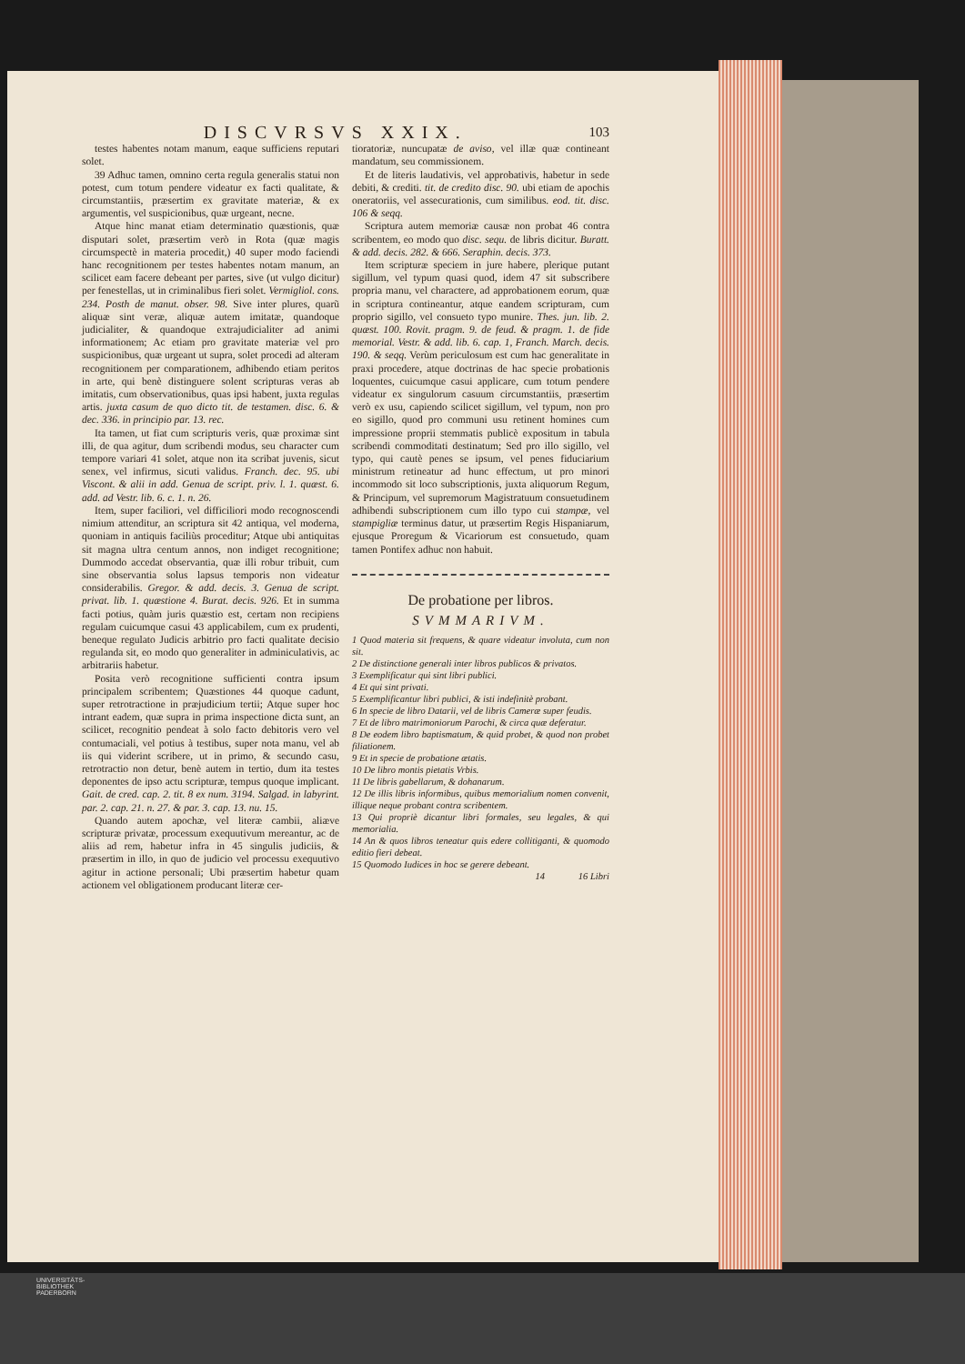DISCVRSVS XXIX. 103
testes habentes notam manum, eaque sufficiens reputari solet.
39 Adhuc tamen, omnino certa regula generalis statui non potest, cum totum pendere videatur ex facti qualitate, & circumstantiis, præsertim ex gravitate materiæ, & ex argumentis, vel suspicionibus, quæ urgeant, necne.
Atque hinc manat etiam determinatio quæstionis, quæ disputari solet, præsertim verò in Rota (quæ magis circumspectè in materia procedit,) 40 super modo faciendi hanc recognitionem per testes habentes notam manum, an scilicet eam facere debeant per partes, sive (ut vulgo dicitur) per fenestellas, ut in criminalibus fieri solet. Vermigliol. cons. 234. Posth de manut. obser. 98. Sive inter plures, quarũ aliquæ sint veræ, aliquæ autem imitatæ, quandoque judicialiter, & quandoque extrajudicialiter ad animi informationem; Ac etiam pro gravitate materiæ vel pro suspicionibus, quæ urgeant ut supra, solet procedi ad alteram recognitionem per comparationem, adhibendo etiam peritos in arte, qui benè distinguere solent scripturas veras ab imitatis, cum observationibus, quas ipsi habent, juxta regulas artis. juxta casum de quo dicto tit. de testamen. disc. 6. & dec. 336. in principio par. 13. rec.
Ita tamen, ut fiat cum scripturis veris, quæ proximæ sint illi, de qua agitur, dum scribendi modus, seu character cum tempore variari 41 solet, atque non ita scribat juvenis, sicut senex, vel infirmus, sicuti validus. Franch. dec. 95. ubi Viscont. & alii in add. Genua de script. priv. l. 1. quæst. 6. add. ad Vestr. lib. 6. c. 1. n. 26.
Item, super faciliori, vel difficiliori modo recognoscendi nimium attenditur, an scriptura sit 42 antiqua, vel moderna, quoniam in antiquis faciliùs proceditur; Atque ubi antiquitas sit magna ultra centum annos, non indiget recognitione; Dummodo accedat observantia, quæ illi robur tribuit, cum sine observantia solus lapsus temporis non videatur considerabilis. Gregor. & add. decis. 3. Genua de script. privat. lib. 1. quæstione 4. Burat. decis. 926. Et in summa facti potius, quàm juris quæstio est, certam non recipiens regulam cuicumque casui 43 applicabilem, cum ex prudenti, beneque regulato Judicis arbitrio pro facti qualitate decisio regulanda sit, eo modo quo generaliter in adminiculativis, ac arbitrariis habetur.
Posita verò recognitione sufficienti contra ipsum principalem scribentem; Quæstiones 44 quoque cadunt, super retrotractione in præjudicium tertii; Atque super hoc intrant eadem, quæ supra in prima inspectione dicta sunt, an scilicet, recognitio pendeat à solo facto debitoris vero vel contumaciali, vel potius à testibus, super nota manu, vel ab iis qui viderint scribere, ut in primo, & secundo casu, retrotractio non detur, benè autem in tertio, dum ita testes deponentes de ipso actu scripturæ, tempus quoque implicant. Gait. de cred. cap. 2. tit. 8 ex num. 3194. Salgad. in labyrint. par. 2. cap. 21. n. 27. & par. 3. cap. 13. nu. 15.
Quando autem apochæ, vel literæ cambii, aliæve scripturæ privatæ, processum exequutivum mereantur, ac de aliis ad rem, habetur infra in 45 singulis judiciis, & præsertim in illo, in quo de judicio vel processu exequutivo agitur in actione personali; Ubi præsertim habetur quam actionem vel obligationem producant literæ cer-
tioratoriæ, nuncupatæ de aviso, vel illæ quæ contineant mandatum, seu commissionem.
Et de literis laudativis, vel approbativis, habetur in sede debiti, & crediti. tit. de credito disc. 90. ubi etiam de apochis oneratoriis, vel assecurationis, cum similibus. eod. tit. disc. 106 & seqq.
Scriptura autem memoriæ causæ non probat 46 contra scribentem, eo modo quo disc. sequ. de libris dicitur. Buratt. & add. decis. 282. & 666. Seraphin. decis. 373.
Item scripturæ speciem in jure habere, plerique putant sigillum, vel typum quasi quod, idem 47 sit subscribere propria manu, vel charactere, ad approbationem eorum, quæ in scriptura contineantur, atque eandem scripturam, cum proprio sigillo, vel consueto typo munire. Thes. jun. lib. 2. quæst. 100. Rovit. pragm. 9. de feud. & pragm. 1. de fide memorial. Vestr. & add. lib. 6. cap. 1, Franch. March. decis. 190. & seqq. Verùm periculosum est cum hac generalitate in praxi procedere, atque doctrinas de hac specie probationis loquentes, cuicumque casui applicare, cum totum pendere videatur ex singulorum casuum circumstantiis, præsertim verò ex usu, capiendo scilicet sigillum, vel typum, non pro eo sigillo, quod pro communi usu retinent homines cum impressione proprii stemmatis publicè expositum in tabula scribendi commoditati destinatum; Sed pro illo sigillo, vel typo, qui cautè penes se ipsum, vel penes fiduciarium ministrum retineatur ad hunc effectum, ut pro minori incommodo sit loco subscriptionis, juxta aliquorum Regum, & Principum, vel supremorum Magistratuum consuetudinem adhibendi subscriptionem cum illo typo cui stampæ, vel stampigliæ terminus datur, ut præsertim Regis Hispaniarum, ejusque Proregum & Vicariorum est consuetudo, quam tamen Pontifex adhuc non habuit.
De probatione per libros.
SVMMARIVM.
1 Quod materia sit frequens, & quare videatur involuta, cum non sit.
2 De distinctione generali inter libros publicos & privatos.
3 Exemplificatur qui sint libri publici.
4 Et qui sint privati.
5 Exemplificantur libri publici, & isti indefinitè probant.
6 In specie de libro Datarii, vel de libris Cameræ super feudis.
7 Et de libro matrimoniorum Parochi, & circa quæ deferatur.
8 De eodem libro baptismatum, & quid probet, & quod non probet filiationem.
9 Et in specie de probatione ætatis.
10 De libro montis pietatis Vrbis.
11 De libris gabellarum, & dohanarum.
12 De illis libris informibus, quibus memorialium nomen convenit, illique neque probant contra scribentem.
13 Qui propriè dicantur libri formales, seu legales, & qui memorialia.
14 An & quos libros teneatur quis edere collitiganti, & quomodo editio fieri debeat.
15 Quomodo Iudices in hoc se gerere debeant.
14 16 Libri
UNIVERSITÄTS-
BIBLIOTHEK
PADERBORN